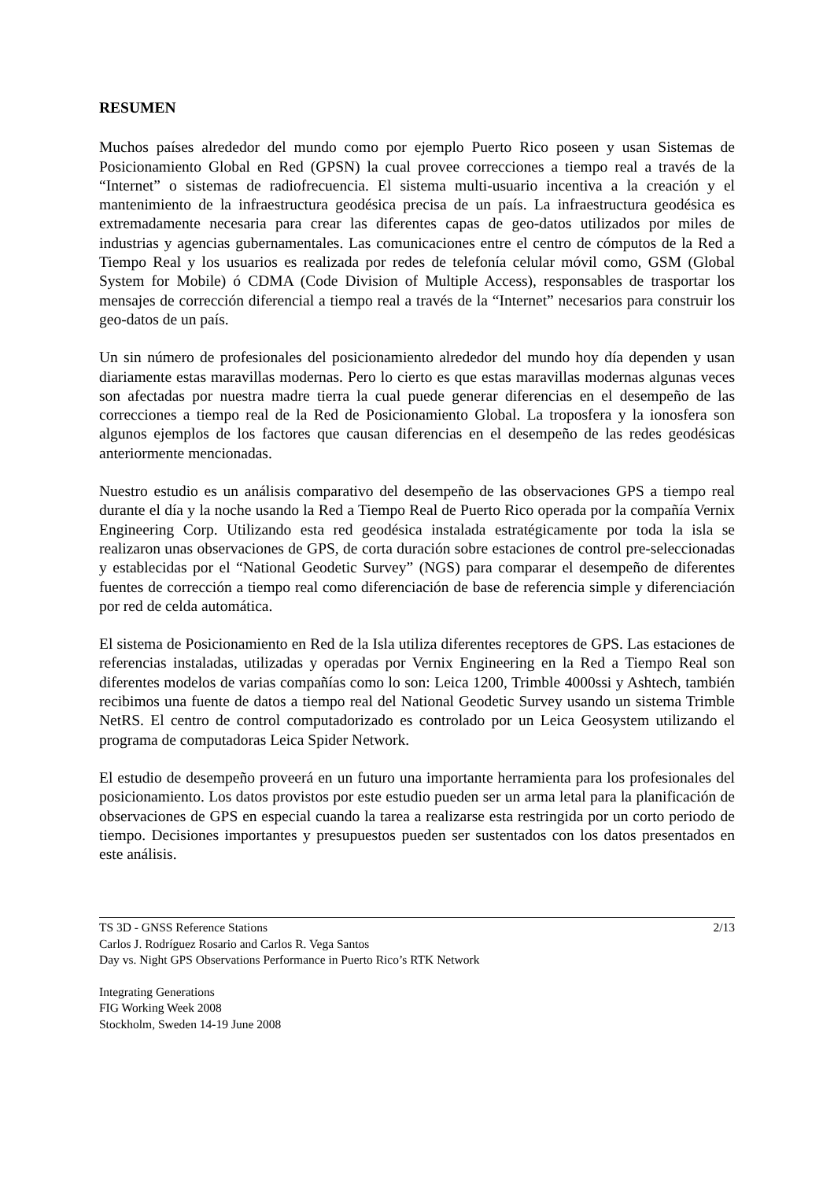RESUMEN
Muchos países alrededor del mundo como por ejemplo Puerto Rico poseen y usan Sistemas de Posicionamiento Global en Red (GPSN) la cual provee correcciones a tiempo real a través de la “Internet” o sistemas de radiofrecuencia. El sistema multi-usuario incentiva a la creación y el mantenimiento de la infraestructura geodésica precisa de un país. La infraestructura geodésica es extremadamente necesaria para crear las diferentes capas de geo-datos utilizados por miles de industrias y agencias gubernamentales. Las comunicaciones entre el centro de cómputos de la Red a Tiempo Real y los usuarios es realizada por redes de telefonía celular móvil como, GSM (Global System for Mobile) ó CDMA (Code Division of Multiple Access), responsables de trasportar los mensajes de corrección diferencial a tiempo real a través de la “Internet” necesarios para construir los geo-datos de un país.
Un sin número de profesionales del posicionamiento alrededor del mundo hoy día dependen y usan diariamente estas maravillas modernas. Pero lo cierto es que estas maravillas modernas algunas veces son afectadas por nuestra madre tierra la cual puede generar diferencias en el desempeño de las correcciones a tiempo real de la Red de Posicionamiento Global. La troposfera y la ionosfera son algunos ejemplos de los factores que causan diferencias en el desempeño de las redes geodésicas anteriormente mencionadas.
Nuestro estudio es un análisis comparativo del desempeño de las observaciones GPS a tiempo real durante el día y la noche usando la Red a Tiempo Real de Puerto Rico operada por la compañía Vernix Engineering Corp. Utilizando esta red geodésica instalada estratégicamente por toda la isla se realizaron unas observaciones de GPS, de corta duración sobre estaciones de control pre-seleccionadas y establecidas por el “National Geodetic Survey” (NGS) para comparar el desempeño de diferentes fuentes de corrección a tiempo real como diferenciación de base de referencia simple y diferenciación por red de celda automática.
El sistema de Posicionamiento en Red de la Isla utiliza diferentes receptores de GPS. Las estaciones de referencias instaladas, utilizadas y operadas por Vernix Engineering en la Red a Tiempo Real son diferentes modelos de varias compañías como lo son: Leica 1200, Trimble 4000ssi y Ashtech, también recibimos una fuente de datos a tiempo real del National Geodetic Survey usando un sistema Trimble NetRS. El centro de control computadorizado es controlado por un Leica Geosystem utilizando el programa de computadoras Leica Spider Network.
El estudio de desempeño proveerá en un futuro una importante herramienta para los profesionales del posicionamiento. Los datos provistos por este estudio pueden ser un arma letal para la planificación de observaciones de GPS en especial cuando la tarea a realizarse esta restringida por un corto periodo de tiempo. Decisiones importantes y presupuestos pueden ser sustentados con los datos presentados en este análisis.
TS 3D - GNSS Reference Stations 2/13
Carlos J. Rodríguez Rosario and Carlos R. Vega Santos
Day vs. Night GPS Observations Performance in Puerto Rico’s RTK Network
Integrating Generations
FIG Working Week 2008
Stockholm, Sweden 14-19 June 2008